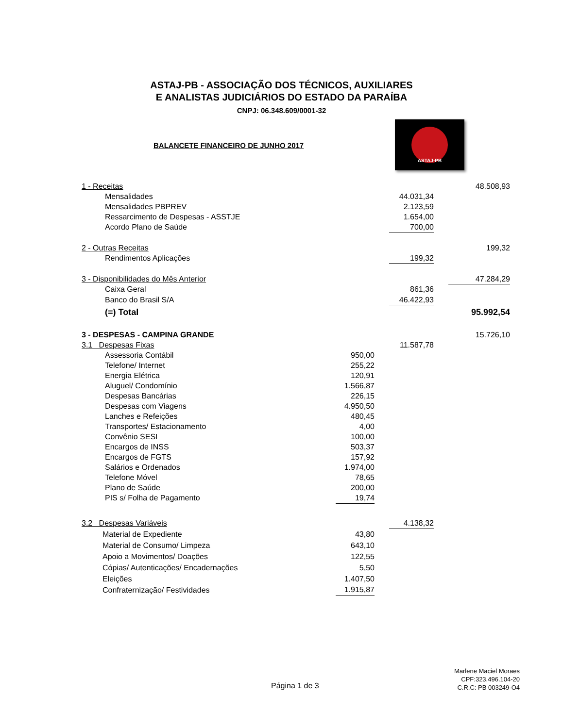ASTAJ-PB - ASSOCIAÇÃO DOS TÉCNICOS, AUXILIARES
E ANALISTAS JUDICIÁRIOS DO ESTADO DA PARAÍBA
CNPJ: 06.348.609/0001-32
BALANCETE FINANCEIRO DE JUNHO 2017
ASTAJ-PB
| 1 - Receitas | | | | | 48.508,93 |
| Mensalidades | | | 44.031,34 | | |
| Mensalidades PBPREV | | | 2.123,59 | | |
| Ressarcimento de Despesas - ASSTJE | | | 1.654,00 | | |
| Acordo Plano de Saúde | | | 700,00 | | |
| 2 - Outras Receitas | | | | | 199,32 |
| Rendimentos Aplicações | | | 199,32 | | |
| 3 - Disponibilidades do Mês Anterior | | | | | 47.284,29 |
| Caixa Geral | | | 861,36 | | |
| Banco do Brasil S/A | | | 46.422,93 | | |
| (=) Total | | | | | 95.992,54 |
| 3 - DESPESAS - CAMPINA GRANDE | | | | | 15.726,10 |
| 3.1 Despesas Fixas | | | 11.587,78 | | |
| Assessoria Contábil | 950,00 | | | | |
| Telefone/ Internet | 255,22 | | | | |
| Energia Elétrica | 120,91 | | | | |
| Aluguel/ Condomínio | 1.566,87 | | | | |
| Despesas Bancárias | 226,15 | | | | |
| Despesas com Viagens | 4.950,50 | | | | |
| Lanches e Refeições | 480,45 | | | | |
| Transportes/ Estacionamento | 4,00 | | | | |
| Convênio SESI | 100,00 | | | | |
| Encargos de INSS | 503,37 | | | | |
| Encargos de FGTS | 157,92 | | | | |
| Salários e Ordenados | 1.974,00 | | | | |
| Telefone Móvel | 78,65 | | | | |
| Plano de Saúde | 200,00 | | | | |
| PIS s/ Folha de Pagamento | 19,74 | | | | |
| 3.2 Despesas Variáveis | | | 4.138,32 | | |
| Material de Expediente | 43,80 | | | | |
| Material de Consumo/ Limpeza | 643,10 | | | | |
| Apoio a Movimentos/ Doações | 122,55 | | | | |
| Cópias/ Autenticações/ Encadernações | 5,50 | | | | |
| Eleições | 1.407,50 | | | | |
| Confraternização/ Festividades | 1.915,87 | | | | |
Página 1 de 3
Marlene Maciel Moraes
CPF:323.496.104-20
C.R.C: PB 003249-O4